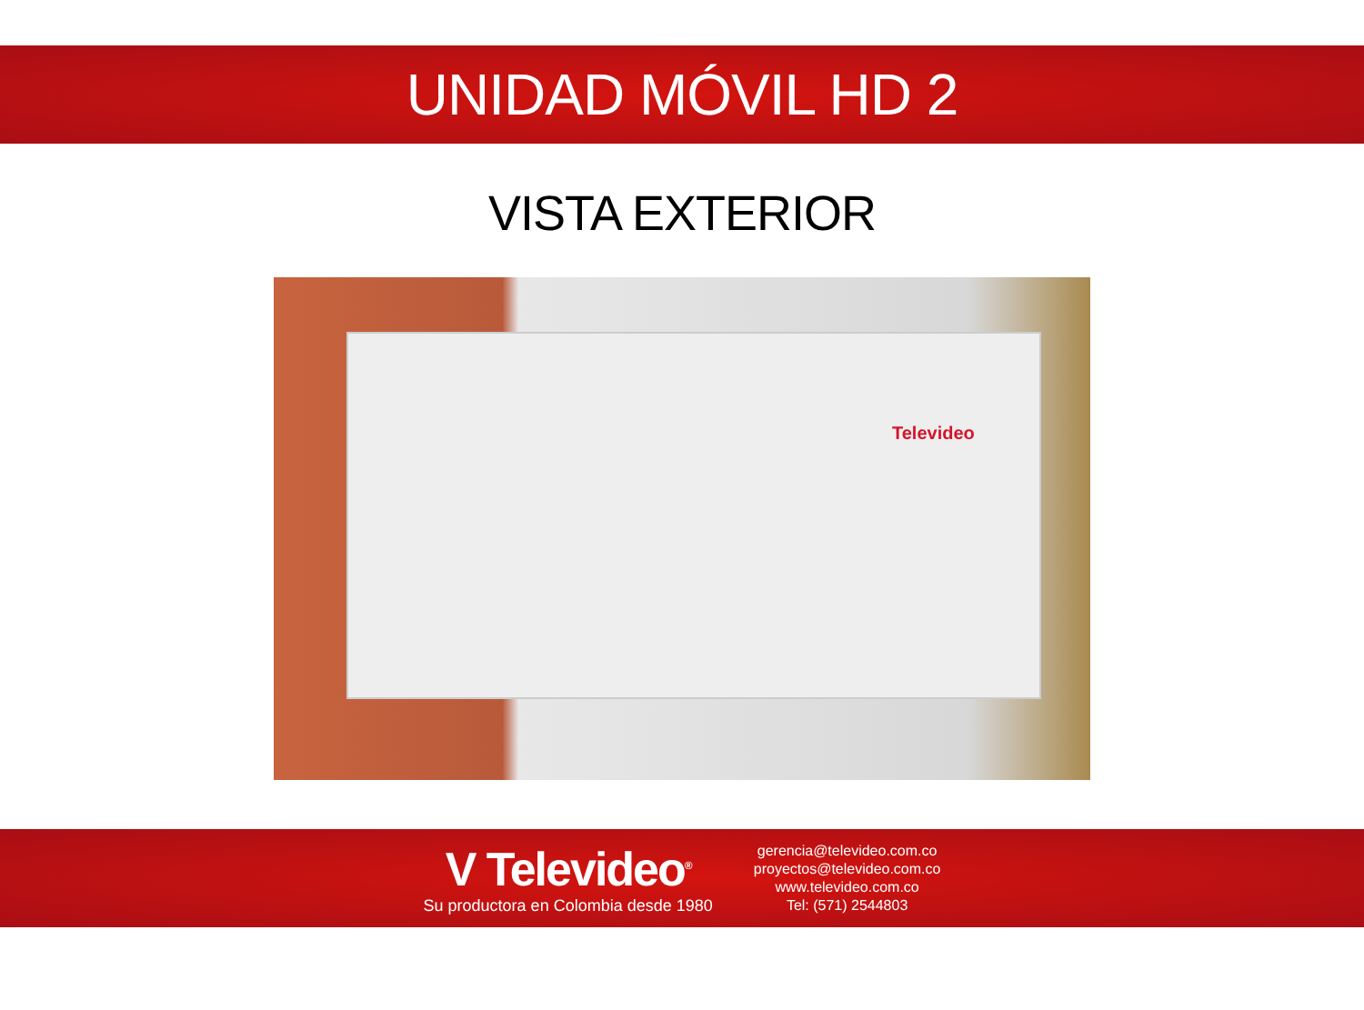UNIDAD MÓVIL HD 2
VISTA EXTERIOR
Televideo
V Televideo<sup>®</sup>
Su productora en Colombia desde 1980
gerencia@televideo.com.co
proyectos@televideo.com.co
www.televideo.com.co
Tel: (571) 2544803